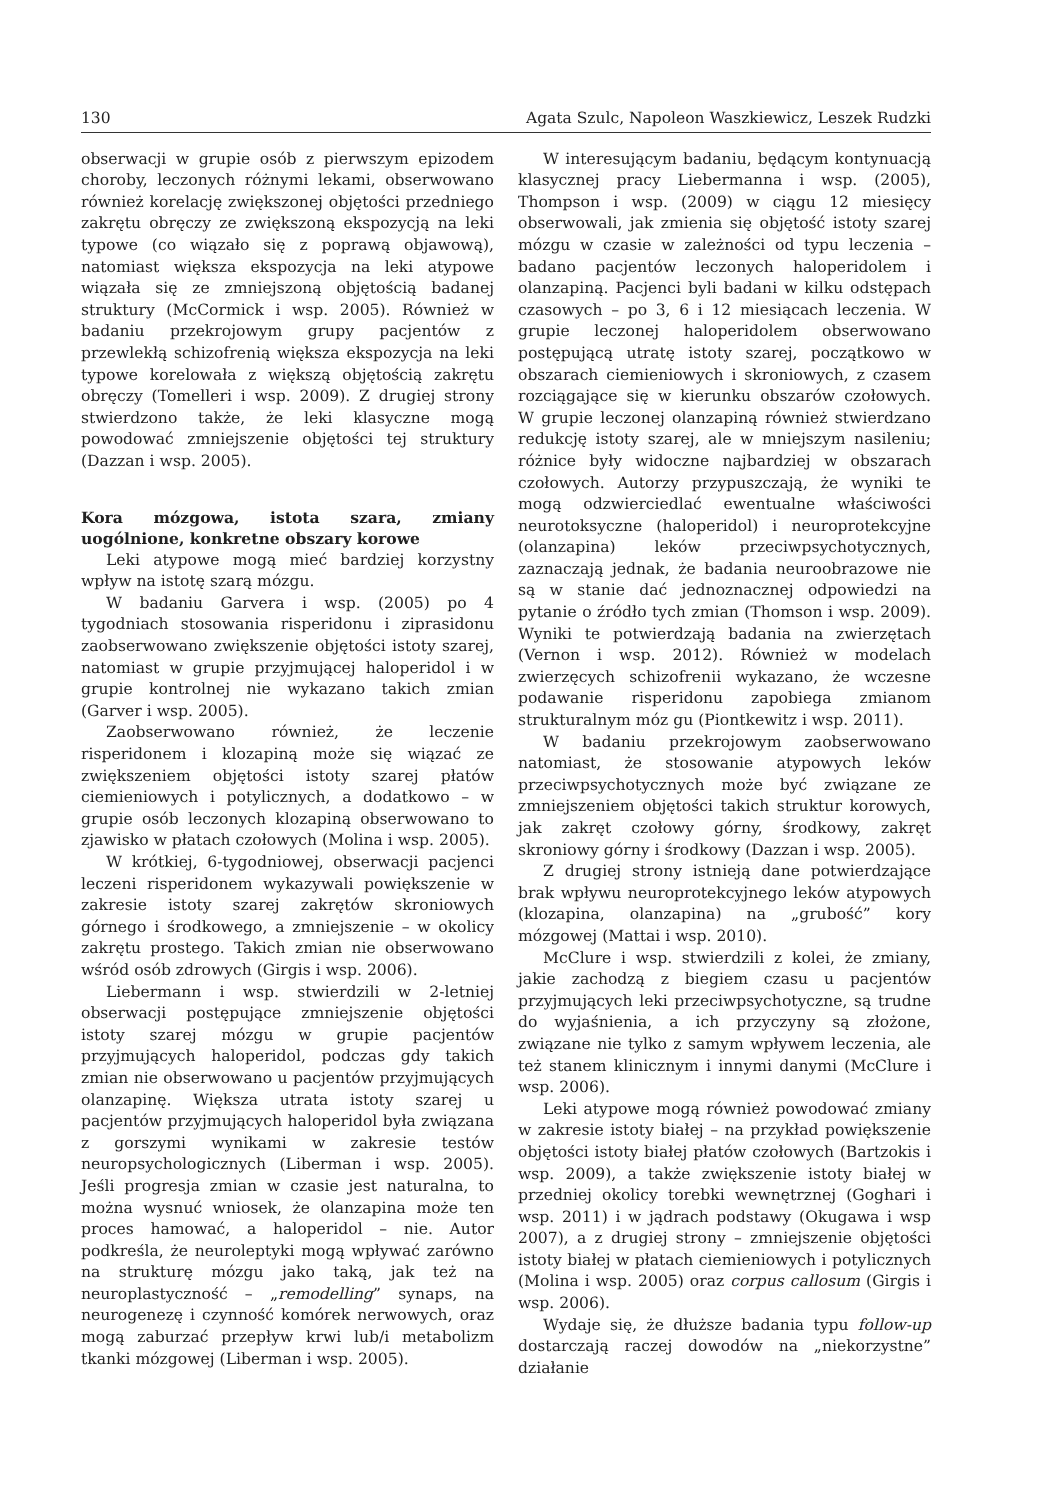130 Agata Szulc, Napoleon Waszkiewicz, Leszek Rudzki
obserwacji w grupie osób z pierwszym epizodem choroby, leczonych różnymi lekami, obserwowano również korelację zwiększonej objętości przedniego zakrętu obręczy ze zwiększoną ekspozycją na leki typowe (co wiązało się z poprawą objawową), natomiast większa ekspozycja na leki atypowe wiązała się ze zmniejszoną objętością badanej struktury (McCormick i wsp. 2005). Również w badaniu przekrojowym grupy pacjentów z przewlekłą schizofrenią większa ekspozycja na leki typowe korelowała z większą objętością zakrętu obręczy (Tomelleri i wsp. 2009). Z drugiej strony stwierdzono także, że leki klasyczne mogą powodować zmniejszenie objętości tej struktury (Dazzan i wsp. 2005).
Kora mózgowa, istota szara, zmiany uogólnione, konkretne obszary korowe
Leki atypowe mogą mieć bardziej korzystny wpływ na istotę szarą mózgu.
W badaniu Garvera i wsp. (2005) po 4 tygodniach stosowania risperidonu i ziprasidonu zaobserwowano zwiększenie objętości istoty szarej, natomiast w grupie przyjmującej haloperidol i w grupie kontrolnej nie wykazano takich zmian (Garver i wsp. 2005).
Zaobserwowano również, że leczenie risperidonem i klozapiną może się wiązać ze zwiększeniem objętości istoty szarej płatów ciemieniowych i potylicznych, a dodatkowo – w grupie osób leczonych klozapiną obserwowano to zjawisko w płatach czołowych (Molina i wsp. 2005).
W krótkiej, 6-tygodniowej, obserwacji pacjenci leczeni risperidonem wykazywali powiększenie w zakresie istoty szarej zakrętów skroniowych górnego i środkowego, a zmniejszenie – w okolicy zakrętu prostego. Takich zmian nie obserwowano wśród osób zdrowych (Girgis i wsp. 2006).
Liebermann i wsp. stwierdzili w 2-letniej obserwacji postępujące zmniejszenie objętości istoty szarej mózgu w grupie pacjentów przyjmujących haloperidol, podczas gdy takich zmian nie obserwowano u pacjentów przyjmujących olanzapinę. Większa utrata istoty szarej u pacjentów przyjmujących haloperidol była związana z gorszymi wynikami w zakresie testów neuropsychologicznych (Liberman i wsp. 2005). Jeśli progresja zmian w czasie jest naturalna, to można wysnuć wniosek, że olanzapina może ten proces hamować, a haloperidol – nie. Autor podkreśla, że neuroleptyki mogą wpływać zarówno na strukturę mózgu jako taką, jak też na neuroplastyczność – „remodelling” synaps, na neurogenezę i czynność komórek nerwowych, oraz mogą zaburzać przepływ krwi lub/i metabolizm tkanki mózgowej (Liberman i wsp. 2005).
W interesującym badaniu, będącym kontynuacją klasycznej pracy Liebermanna i wsp. (2005), Thompson i wsp. (2009) w ciągu 12 miesięcy obserwowali, jak zmienia się objętość istoty szarej mózgu w czasie w zależności od typu leczenia – badano pacjentów leczonych haloperidolem i olanzapiną. Pacjenci byli badani w kilku odstępach czasowych – po 3, 6 i 12 miesiącach leczenia. W grupie leczonej haloperidolem obserwowano postępującą utratę istoty szarej, początkowo w obszarach ciemieniowych i skroniowych, z czasem rozciągające się w kierunku obszarów czołowych. W grupie leczonej olanzapiną również stwierdzano redukcję istoty szarej, ale w mniejszym nasileniu; różnice były widoczne najbardziej w obszarach czołowych. Autorzy przypuszczają, że wyniki te mogą odzwierciedlać ewentualne właściwości neurotoksyczne (haloperidol) i neuroprotekcyjne (olanzapina) leków przeciwpsychotycznych, zaznaczają jednak, że badania neuroobrazowe nie są w stanie dać jednoznacznej odpowiedzi na pytanie o źródło tych zmian (Thomson i wsp. 2009). Wyniki te potwierdzają badania na zwierzętach (Vernon i wsp. 2012). Również w modelach zwierzęcych schizofrenii wykazano, że wczesne podawanie risperidonu zapobiega zmianom strukturalnym móz gu (Piontkewitz i wsp. 2011).
W badaniu przekrojowym zaobserwowano natomiast, że stosowanie atypowych leków przeciwpsychotycznych może być związane ze zmniejszeniem objętości takich struktur korowych, jak zakręt czołowy górny, środkowy, zakręt skroniowy górny i środkowy (Dazzan i wsp. 2005).
Z drugiej strony istnieją dane potwierdzające brak wpływu neuroprotekcyjnego leków atypowych (klozapina, olanzapina) na „grubość” kory mózgowej (Mattai i wsp. 2010).
McClure i wsp. stwierdzili z kolei, że zmiany, jakie zachodzą z biegiem czasu u pacjentów przyjmujących leki przeciwpsychotyczne, są trudne do wyjaśnienia, a ich przyczyny są złożone, związane nie tylko z samym wpływem leczenia, ale też stanem klinicznym i innymi danymi (McClure i wsp. 2006).
Leki atypowe mogą również powodować zmiany w zakresie istoty białej – na przykład powiększenie objętości istoty białej płatów czołowych (Bartzokis i wsp. 2009), a także zwiększenie istoty białej w przedniej okolicy torebki wewnętrznej (Goghari i wsp. 2011) i w jądrach podstawy (Okugawa i wsp 2007), a z drugiej strony – zmniejszenie objętości istoty białej w płatach ciemieniowych i potylicznych (Molina i wsp. 2005) oraz corpus callosum (Girgis i wsp. 2006).
Wydaje się, że dłuższe badania typu follow-up dostarczają raczej dowodów na „niekorzystne” działanie